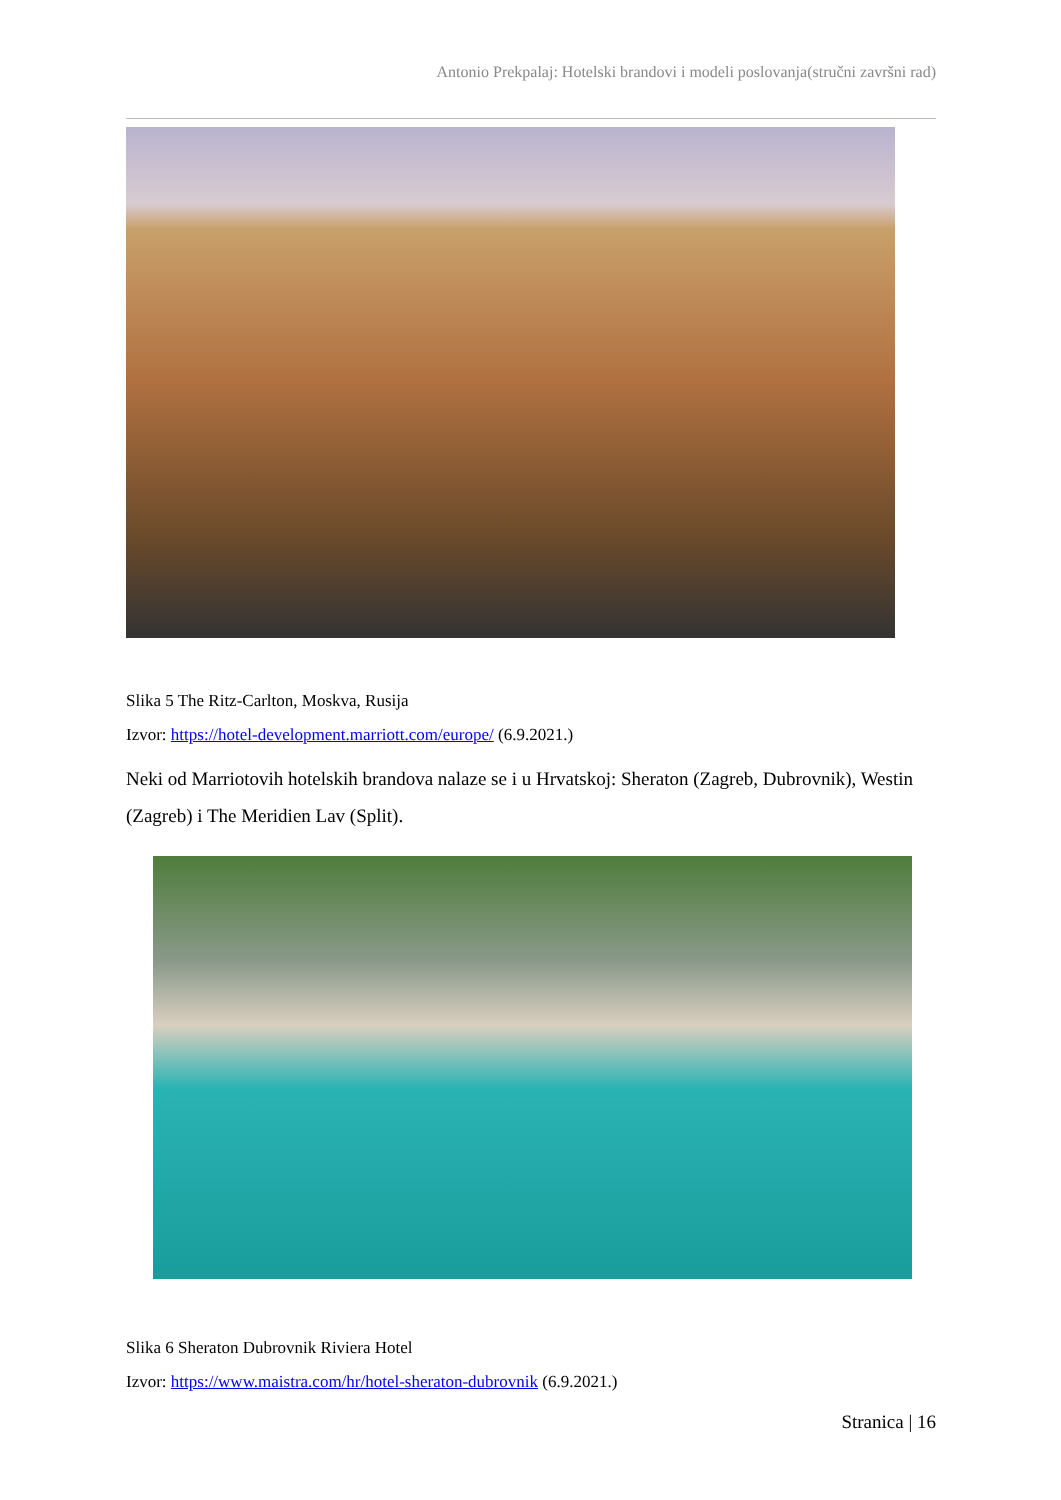Antonio Prekpalaj: Hotelski brandovi i modeli poslovanja(stručni završni rad)
Slika 5 The Ritz-Carlton, Moskva, Rusija
Izvor: https://hotel-development.marriott.com/europe/ (6.9.2021.)
Neki od Marriotovih hotelskih brandova nalaze se i u Hrvatskoj: Sheraton (Zagreb, Dubrovnik), Westin (Zagreb) i The Meridien Lav (Split).
Slika 6 Sheraton Dubrovnik Riviera Hotel
Izvor: https://www.maistra.com/hr/hotel-sheraton-dubrovnik (6.9.2021.)
Stranica | 16